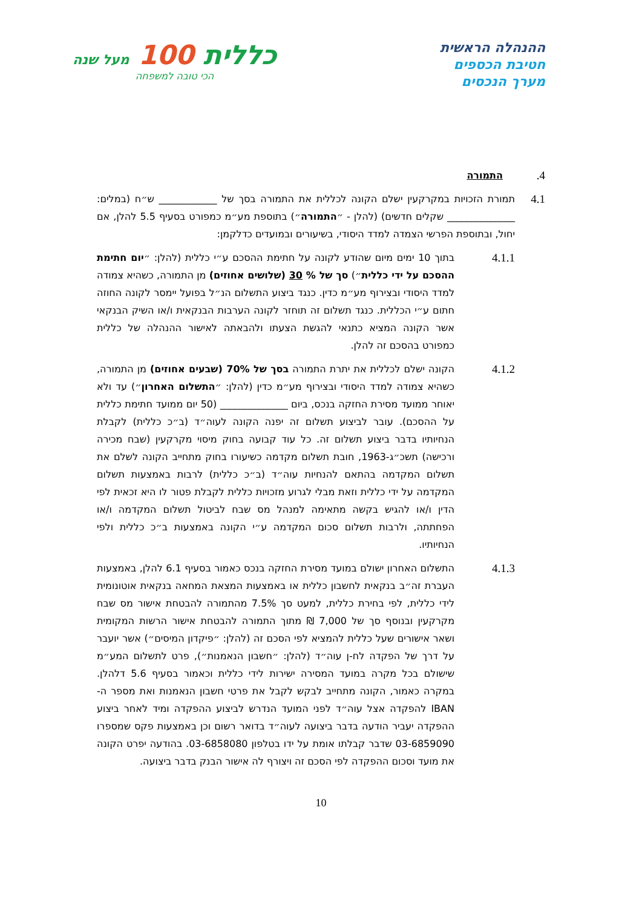ההנהלה הראשית
חטיבת הכספים
מערך הנכסים
כללית 100 מעל שנה
הכי טובה למשפחה
4.
התמורה
4.1
תמורת הזכויות במקרקעין ישלם הקונה לכללית את התמורה בסך של ____________ ש״ח (במלים: ______________ שקלים חדשים) (להלן - ״התמורה״) בתוספת מע״מ כמפורט בסעיף 5.5 להלן, אם יחול, ובתוספת הפרשי הצמדה למדד היסודי, בשיעורים ובמועדים כדלקמן:
4.1.1
בתוך 10 ימים מיום שהודע לקונה על חתימת ההסכם ע״י כללית (להלן: ״יום חתימת ההסכם על ידי כללית״) סך של % 30 (שלושים אחוזים) מן התמורה, כשהיא צמודה למדד היסודי ובצירוף מע״מ כדין. כנגד ביצוע התשלום הנ״ל בפועל יימסר לקונה החוזה חתום ע״י הכללית. כנגד תשלום זה תוחזר לקונה הערבות הבנקאית ו/או השיק הבנקאי אשר הקונה המציא כתנאי להגשת הצעתו ולהבאתה לאישור ההנהלה של כללית כמפורט בהסכם זה להלן.
4.1.2
הקונה ישלם לכללית את יתרת התמורה בסך של 70% (שבעים אחוזים) מן התמורה, כשהיא צמודה למדד היסודי ובצירוף מע״מ כדין (להלן: ״התשלום האחרון״) עד ולא יאוחר ממועד מסירת החזקה בנכס, ביום ______________ (50 יום ממועד חתימת כללית על ההסכם). עובר לביצוע תשלום זה יפנה הקונה לעוה״ד (ב״כ כללית) לקבלת הנחיותיו בדבר ביצוע תשלום זה. כל עוד קבועה בחוק מיסוי מקרקעין (שבח מכירה ורכישה) תשכ״ג-1963, חובת תשלום מקדמה כשיעורו בחוק מתחייב הקונה לשלם את תשלום המקדמה בהתאם להנחיות עוה״ד (ב״כ כללית) לרבות באמצעות תשלום המקדמה על ידי כללית וזאת מבלי לגרוע מזכויות כללית לקבלת פטור לו היא זכאית לפי הדין ו/או להגיש בקשה מתאימה למנהל מס שבח לביטול תשלום המקדמה ו/או הפחתתה, ולרבות תשלום סכום המקדמה ע״י הקונה באמצעות ב״כ כללית ולפי הנחיותיו.
4.1.3
התשלום האחרון ישולם במועד מסירת החזקה בנכס כאמור בסעיף 6.1 להלן, באמצעות העברת זה״ב בנקאית לחשבון כללית או באמצעות המצאת המחאה בנקאית אוטונומית לידי כללית, לפי בחירת כללית, למעט סך 7.5% מהתמורה להבטחת אישור מס שבח מקרקעין ובנוסף סך של 7,000 ₪ מתוך התמורה להבטחת אישור הרשות המקומית ושאר אישורים שעל כללית להמציא לפי הסכם זה (להלן: ״פיקדון המיסים״) אשר יועבר על דרך של הפקדה לח-ן עוה״ד (להלן: ״חשבון הנאמנות״), פרט לתשלום המע״מ שישולם בכל מקרה במועד המסירה ישירות לידי כללית וכאמור בסעיף 5.6 דלהלן. במקרה כאמור, הקונה מתחייב לבקש לקבל את פרטי חשבון הנאמנות ואת מספר ה-IBAN להפקדה אצל עוה״ד לפני המועד הנדרש לביצוע ההפקדה ומיד לאחר ביצוע ההפקדה יעביר הודעה בדבר ביצועה לעוה״ד בדואר רשום וכן באמצעות פקס שמספרו 03-6859090 שדבר קבלתו אומת על ידו בטלפון 03-6858080. בהודעה יפרט הקונה את מועד וסכום ההפקדה לפי הסכם זה ויצורף לה אישור הבנק בדבר ביצועה.
10